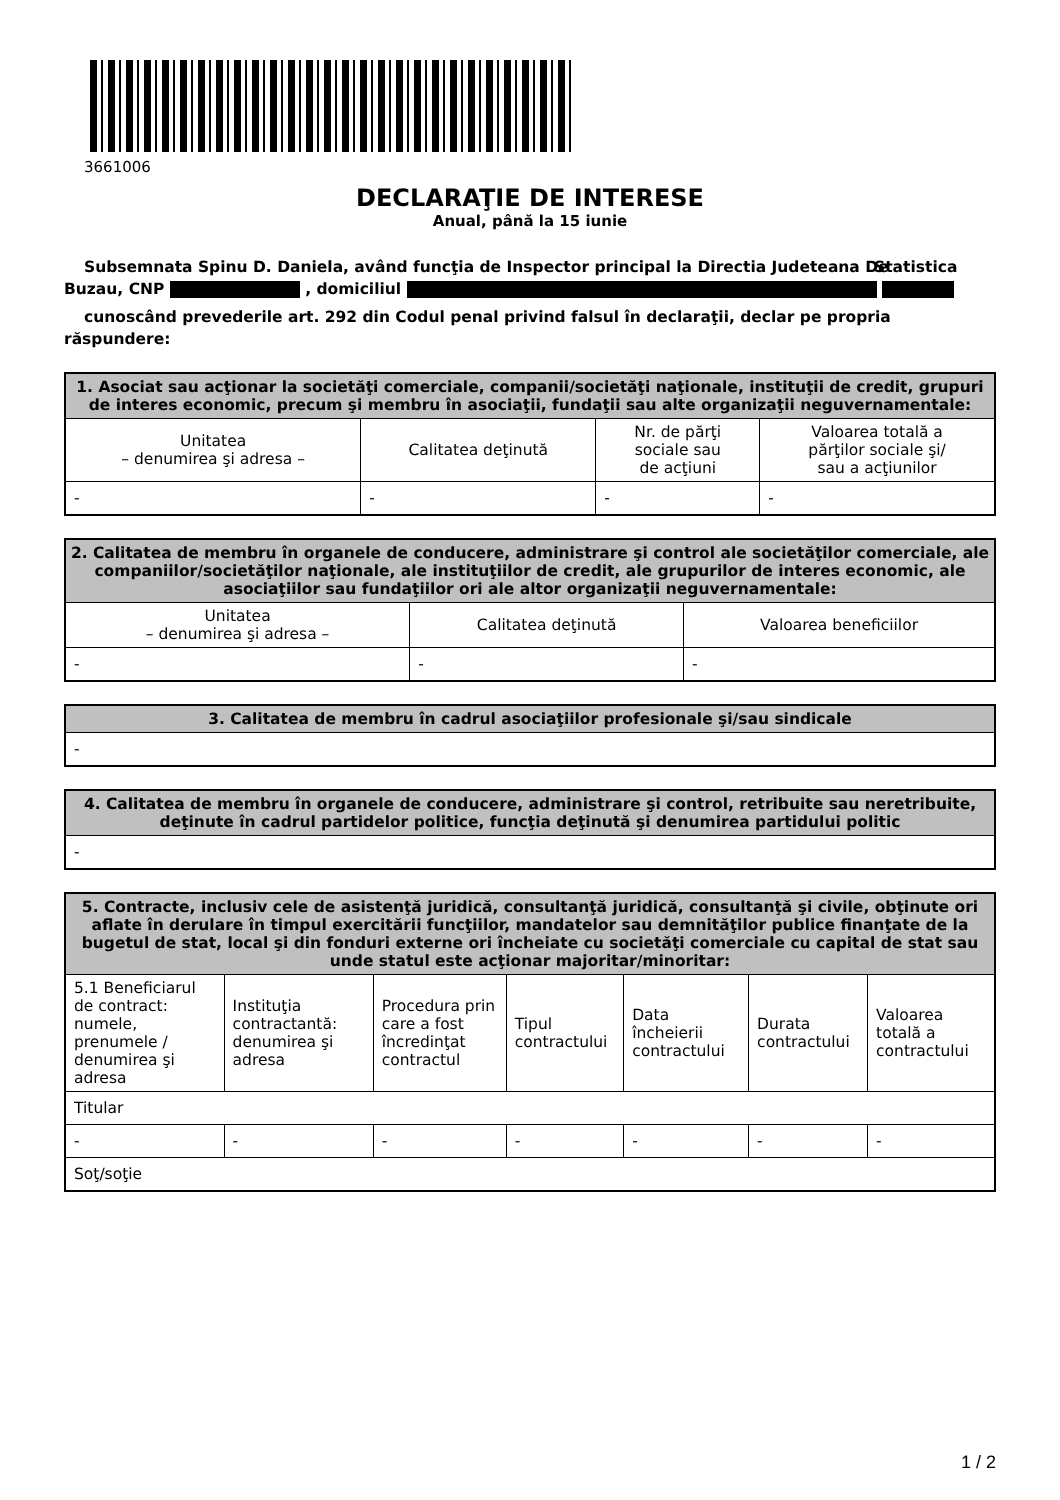3661006
DECLARAŢIE DE INTERESE
Anual, până la 15 iunie
Subsemnata Spinu D. Daniela, având funcţia de Inspector principal la Directia Judeteana De Statistica Buzau, CNP , domiciliul
cunoscând prevederile art. 292 din Codul penal privind falsul în declaraţii, declar pe propria răspundere:
| 1. Asociat sau acţionar la societăţi comerciale, companii/societăţi naţionale, instituţii de credit, grupuri de interes economic, precum şi membru în asociaţii, fundaţii sau alte organizaţii neguvernamentale: | | | |
| --- | --- | --- | --- |
| Unitatea – denumirea şi adresa – | Calitatea deţinută | Nr. de părţi sociale sau de acţiuni | Valoarea totală a părţilor sociale şi/ sau a acţiunilor |
| - | - | - | - |
| 2. Calitatea de membru în organele de conducere, administrare şi control ale societăţilor comerciale, ale companiilor/societăţilor naţionale, ale instituţiilor de credit, ale grupurilor de interes economic, ale asociaţiilor sau fundaţiilor ori ale altor organizaţii neguvernamentale: | | |
| --- | --- | --- |
| Unitatea – denumirea şi adresa – | Calitatea deţinută | Valoarea beneficiilor |
| - | - | - |
| 3. Calitatea de membru în cadrul asociaţiilor profesionale şi/sau sindicale |
| --- |
| - |
| 4. Calitatea de membru în organele de conducere, administrare şi control, retribuite sau neretribuite, deţinute în cadrul partidelor politice, funcţia deţinută şi denumirea partidului politic |
| --- |
| - |
| 5. Contracte, inclusiv cele de asistenţă juridică, consultanţă juridică, consultanţă şi civile, obţinute ori aflate în derulare în timpul exercitării funcţiilor, mandatelor sau demnităţilor publice finanţate de la bugetul de stat, local şi din fonduri externe ori încheiate cu societăţi comerciale cu capital de stat sau unde statul este acţionar majoritar/minoritar: | | | | | | |
| --- | --- | --- | --- | --- | --- | --- |
| 5.1 Beneficiarul de contract: numele, prenumele / denumirea şi adresa | Instituţia contractantă: denumirea şi adresa | Procedura prin care a fost încredinţat contractul | Tipul contractului | Data încheierii contractului | Durata contractului | Valoarea totală a contractului |
| Titular | | | | | | |
| - | - | - | - | - | - | - |
| Soţ/soţie | | | | | | |
1 / 2